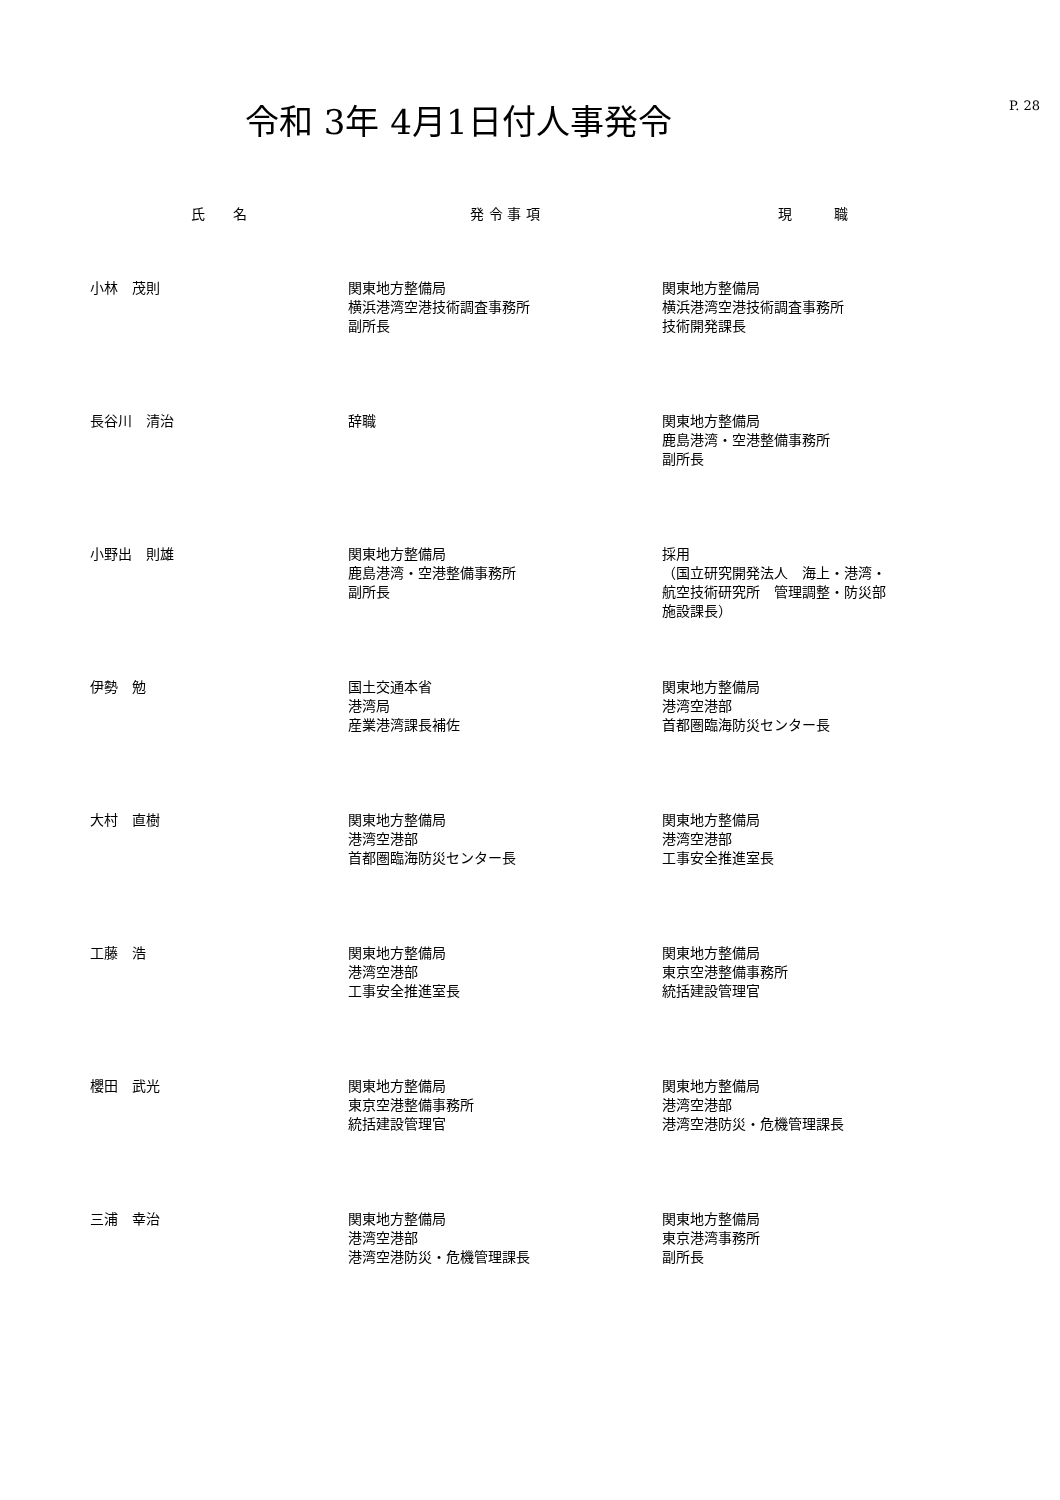P. 28
令和 3年 4月1日付人事発令
| 氏 名 | 発 令 事 項 | 現 職 |
| --- | --- | --- |
| 小林 茂則 | 関東地方整備局 横浜港湾空港技術調査事務所 副所長 | 関東地方整備局 横浜港湾空港技術調査事務所 技術開発課長 |
| 長谷川 清治 | 辞職 | 関東地方整備局 鹿島港湾・空港整備事務所 副所長 |
| 小野出 則雄 | 関東地方整備局 鹿島港湾・空港整備事務所 副所長 | 採用 （国立研究開発法人 海上・港湾・ 航空技術研究所 管理調整・防災部 施設課長） |
| 伊勢 勉 | 国土交通本省 港湾局 産業港湾課長補佐 | 関東地方整備局 港湾空港部 首都圏臨海防災センター長 |
| 大村 直樹 | 関東地方整備局 港湾空港部 首都圏臨海防災センター長 | 関東地方整備局 港湾空港部 工事安全推進室長 |
| 工藤 浩 | 関東地方整備局 港湾空港部 工事安全推進室長 | 関東地方整備局 東京空港整備事務所 統括建設管理官 |
| 櫻田 武光 | 関東地方整備局 東京空港整備事務所 統括建設管理官 | 関東地方整備局 港湾空港部 港湾空港防災・危機管理課長 |
| 三浦 幸治 | 関東地方整備局 港湾空港部 港湾空港防災・危機管理課長 | 関東地方整備局 東京港湾事務所 副所長 |